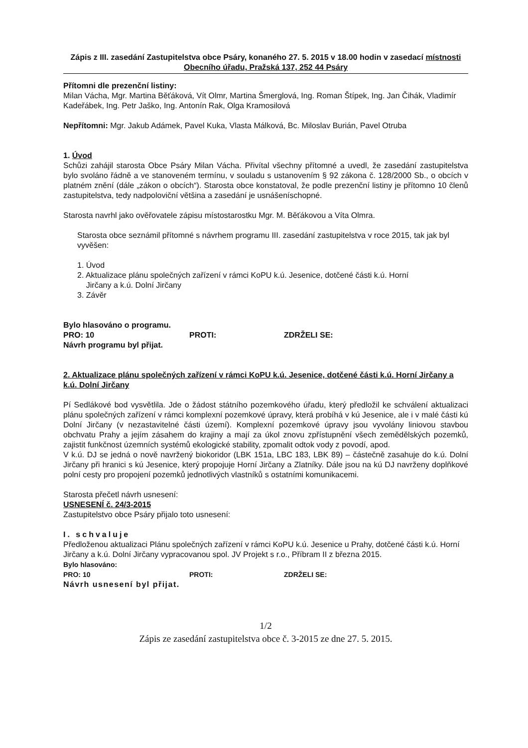Zápis z III. zasedání Zastupitelstva obce Psáry, konaného 27. 5. 2015 v 18.00 hodin v zasedací místnosti Obecního úřadu, Pražská 137, 252 44 Psáry
Přítomni dle prezenční listiny:
Milan Vácha, Mgr. Martina Běťáková, Vít Olmr, Martina Šmerglová, Ing. Roman Štípek, Ing. Jan Čihák, Vladimír Kadeřábek, Ing. Petr Jaško, Ing. Antonín Rak, Olga Kramosilová
Nepřítomni: Mgr. Jakub Adámek, Pavel Kuka, Vlasta Málková, Bc. Miloslav Burián, Pavel Otruba
1. Úvod
Schůzi zahájil starosta Obce Psáry Milan Vácha. Přivítal všechny přítomné a uvedl, že zasedání zastupitelstva bylo svoláno řádně a ve stanoveném termínu, v souladu s ustanovením § 92 zákona č. 128/2000 Sb., o obcích v platném znění (dále „zákon o obcích“). Starosta obce konstatoval, že podle prezenční listiny je přítomno 10 členů zastupitelstva, tedy nadpoloviční většina a zasedání je usnášeníschopné.
Starosta navrhl jako ověřovatele zápisu místostarostku Mgr. M. Běťákovou a Víta Olmra.
Starosta obce seznámil přítomné s návrhem programu III. zasedání zastupitelstva v roce 2015, tak jak byl vyvěšen:
1. Úvod
2. Aktualizace plánu společných zařízení v rámci KoPU k.ú. Jesenice, dotčené části k.ú. Horní
Jirčany a k.ú. Dolní Jirčany
3. Závěr
Bylo hlasováno o programu.
PRO: 10 PROTI: ZDRŽELI SE:
Návrh programu byl přijat.
2. Aktualizace plánu společných zařízení v rámci KoPU k.ú. Jesenice, dotčené části k.ú. Horní Jirčany a k.ú. Dolní Jirčany
Pí Sedlákové bod vysvětlila. Jde o žádost státního pozemkového úřadu, který předložil ke schválení aktualizaci plánu společných zařízení v rámci komplexní pozemkové úpravy, která probíhá v kú Jesenice, ale i v malé části kú Dolní Jirčany (v nezastavitelné části území). Komplexní pozemkové úpravy jsou vyvolány liniovou stavbou obchvatu Prahy a jejím zásahem do krajiny a mají za úkol znovu zpřístupnění všech zemědělských pozemků, zajistit funkčnost územních systémů ekologické stability, zpomalit odtok vody z povodí, apod.
V k.ú. DJ se jedná o nově navržený biokoridor (LBK 151a, LBC 183, LBK 89) – částečně zasahuje do k.ú. Dolní Jirčany při hranici s kú Jesenice, který propojuje Horní Jirčany a Zlatníky. Dále jsou na kú DJ navrženy doplňkové polní cesty pro propojení pozemků jednotlivých vlastníků s ostatními komunikacemi.
Starosta přečetl návrh usnesení:
USNESENÍ č. 24/3-2015
Zastupitelstvo obce Psáry přijalo toto usnesení:
I. schvaluje
Předloženou aktualizaci Plánu společných zařízení v rámci KoPU k.ú. Jesenice u Prahy, dotčené části k.ú. Horní Jirčany a k.ú. Dolní Jirčany vypracovanou spol. JV Projekt s r.o., Příbram II z března 2015.
Bylo hlasováno:
PRO: 10 PROTI: ZDRŽELI SE:
Návrh usnesení byl přijat.
1/2
Zápis ze zasedání zastupitelstva obce č. 3-2015 ze dne 27. 5. 2015.